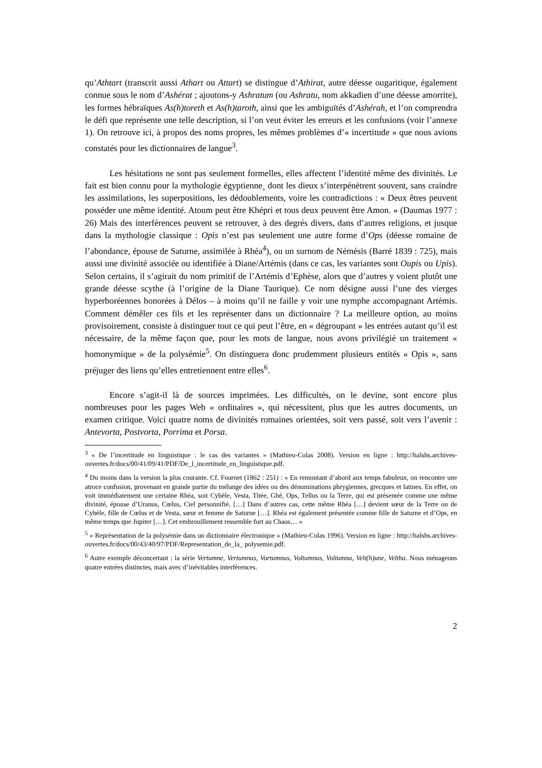qu’Athtart (transcrit aussi Athart ou Attart) se distingue d’Athirat, autre déesse ougaritique, également connue sous le nom d’Ashérat ; ajoutons-y Ashratum (ou Ashratu, nom akkadien d’une déesse amorrite), les formes hébraïques As(h)toreth et As(h)taroth, ainsi que les ambiguïtés d’Ashérah, et l’on comprendra le défi que représente une telle description, si l’on veut éviter les erreurs et les confusions (voir l’annexe 1). On retrouve ici, à propos des noms propres, les mêmes problèmes d’« incertitude » que nous avions constatés pour les dictionnaires de langue<sup>3</sup>.
Les hésitations ne sont pas seulement formelles, elles affectent l’identité même des divinités. Le fait est bien connu pour la mythologie égyptienne¸ dont les dieux s’interpénètrent souvent, sans craindre les assimilations, les superpositions, les dédoublements, voire les contradictions : « Deux êtres peuvent posséder une même identité. Atoum peut être Khépri et tous deux peuvent être Amon. » (Daumas 1977 : 26) Mais des interférences peuvent se retrouver, à des degrés divers, dans d’autres religions, et jusque dans la mythologie classique : Opis n’est pas seulement une autre forme d’Ops (déesse romaine de l’abondance, épouse de Saturne, assimilée à Rhéa<sup>4</sup>), ou un surnom de Némésis (Barré 1839 : 725), mais aussi une divinité associée ou identifiée à Diane/Artémis (dans ce cas, les variantes sont Oupis ou Upis). Selon certains, il s’agirait du nom primitif de l’Artémis d’Ephèse, alors que d’autres y voient plutôt une grande déesse scythe (à l’origine de la Diane Taurique). Ce nom désigne aussi l’une des vierges hyperboréennes honorées à Délos – à moins qu’il ne faille y voir une nymphe accompagnant Artémis. Comment démêler ces fils et les représenter dans un dictionnaire ? La meilleure option, au moins provisoirement, consiste à distinguer tout ce qui peut l’être, en « dégroupant » les entrées autant qu’il est nécessaire, de la même façon que, pour les mots de langue, nous avons privilégié un traitement « homonymique » de la polysémie<sup>5</sup>. On distinguera donc prudemment plusieurs entités « Opis », sans préjuger des liens qu’elles entretiennent entre elles<sup>6</sup>.
Encore s’agit-il là de sources imprimées. Les difficultés, on le devine, sont encore plus nombreuses pour les pages Web « ordinaires », qui nécessitent, plus que les autres documents, un examen critique. Voici quatre noms de divinités romaines orientées, soit vers passé, soit vers l’avenir : Antevorta, Postvorta, Porrima et Porsa.
<sup>3</sup> « De l’incertitude en linguistique : le cas des variantes » (Mathieu-Colas 2008). Version en ligne : http://halshs.archives-ouvertes.fr/docs/00/41/09/41/PDF/De_l_incertitude_en_linguistique.pdf.
<sup>4</sup> Du moins dans la version la plus courante. Cf. Fournet (1862 : 251) : « En remontant d’abord aux temps fabuleux, on rencontre une atroce confusion, provenant en grande partie du mélange des idées ou des dénominations phrygiennes, grecques et latines. En effet, on voit immédiatement une certaine Rhéa, soit Cybèle, Vesta, Titée, Ghé, Ops, Tellus ou la Terre, qui est présentée comme une même divinité, épouse d’Uranus, Cœlus, Ciel personnifié. […] Dans d’autres cas, cette même Rhéa […] devient sœur de la Terre ou de Cybèle, fille de Cœlus et de Vesta, sœur et femme de Saturne […]. Rhéa est également présentée comme fille de Saturne et d’Ops, en même temps que Jupiter […]. Cet embrouillement ressemble fort au Chaos… »
<sup>5</sup> « Représentation de la polysémie dans un dictionnaire électronique » (Mathieu-Colas 1996). Version en ligne : http://halshs.archives-ouvertes.fr/docs/00/43/40/97/PDF/Representation_de_la_ polysemie.pdf.
<sup>6</sup> Autre exemple déconcertant : la série Vertumne, Vertumnus, Vortumnus, Voltumnus, Voltumna, Velt(h)une, Veltha. Nous ménageons quatre entrées distinctes, mais avec d’inévitables interférences.
2